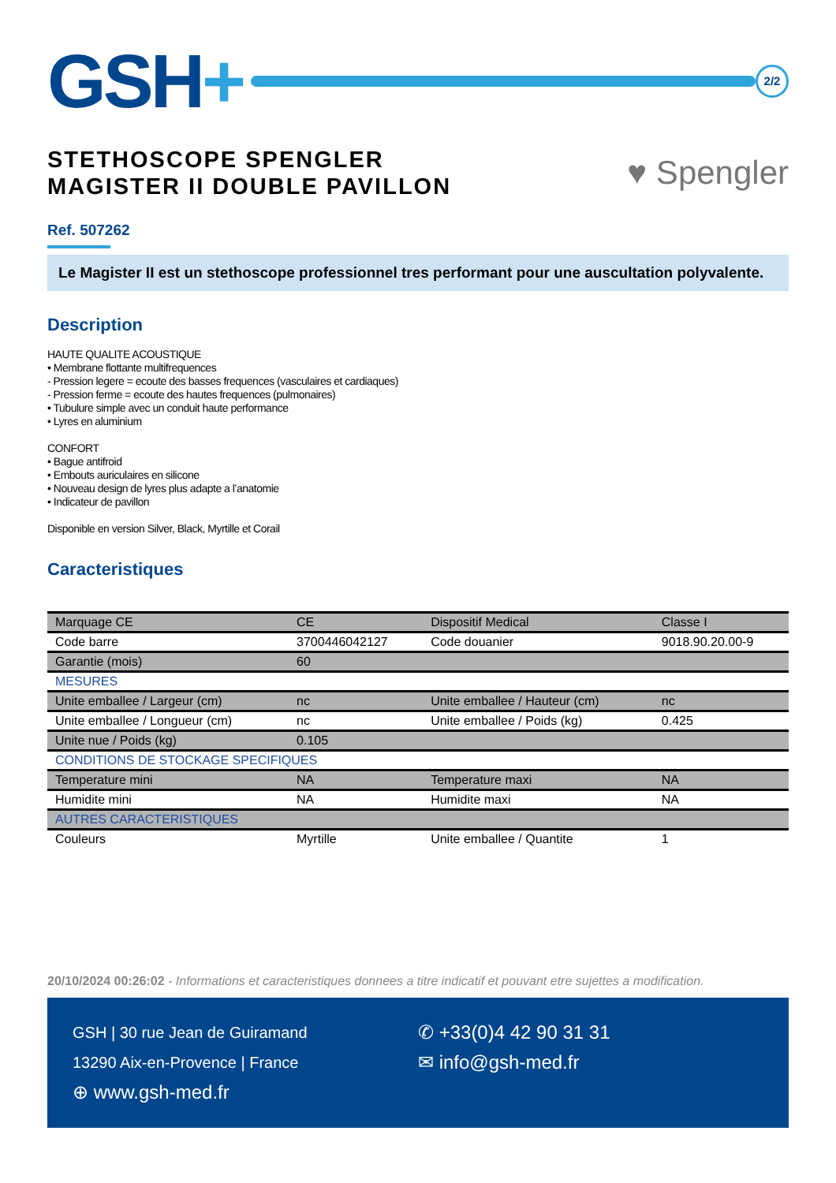GSH+
2/2
STETHOSCOPE SPENGLER
MAGISTER II DOUBLE PAVILLON
♥ Spengler
Ref. 507262
Le Magister II est un stethoscope professionnel tres performant pour une auscultation polyvalente.
Description
HAUTE QUALITE ACOUSTIQUE
• Membrane flottante multifrequences
- Pression legere = ecoute des basses frequences (vasculaires et cardiaques)
- Pression ferme = ecoute des hautes frequences (pulmonaires)
• Tubulure simple avec un conduit haute performance
• Lyres en aluminium
CONFORT
• Bague antifroid
• Embouts auriculaires en silicone
• Nouveau design de lyres plus adapte a l’anatomie
• Indicateur de pavillon
Disponible en version Silver, Black, Myrtille et Corail
Caracteristiques
| Marquage CE | CE | Dispositif Medical | Classe I |
| Code barre | 3700446042127 | Code douanier | 9018.90.20.00-9 |
| Garantie (mois) | 60 | | |
| MESURES | | | |
| Unite emballee / Largeur (cm) | nc | Unite emballee / Hauteur (cm) | nc |
| Unite emballee / Longueur (cm) | nc | Unite emballee / Poids (kg) | 0.425 |
| Unite nue / Poids (kg) | 0.105 | | |
| CONDITIONS DE STOCKAGE SPECIFIQUES | | | |
| Temperature mini | NA | Temperature maxi | NA |
| Humidite mini | NA | Humidite maxi | NA |
| AUTRES CARACTERISTIQUES | | | |
| Couleurs | Myrtille | Unite emballee / Quantite | 1 |
20/10/2024 00:26:02 - Informations et caracteristiques donnees a titre indicatif et pouvant etre sujettes a modification.
GSH | 30 rue Jean de Guiramand
13290 Aix-en-Provence | France
⊕ www.gsh-med.fr
✆ +33(0)4 42 90 31 31
✉ info@gsh-med.fr